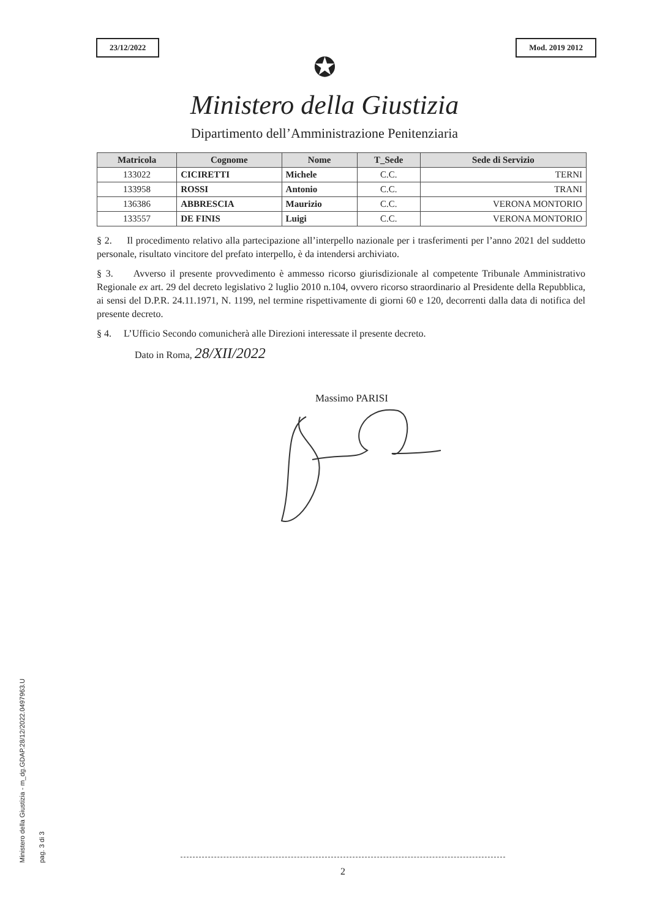Ministero della Giustizia - m_dg.GDAP.28/12/2022.0497963.U
pag. 3 di 3
23/12/2022 Mod. 2019 2012
✪
Ministero della Giustizia
Dipartimento dell’Amministrazione Penitenziaria
| Matricola | Cognome | Nome | T_Sede | Sede di Servizio |
| --- | --- | --- | --- | --- |
| 133022 | CICIRETTI | Michele | C.C. | TERNI |
| 133958 | ROSSI | Antonio | C.C. | TRANI |
| 136386 | ABBRESCIA | Maurizio | C.C. | VERONA MONTORIO |
| 133557 | DE FINIS | Luigi | C.C. | VERONA MONTORIO |
§ 2. Il procedimento relativo alla partecipazione all’interpello nazionale per i trasferimenti per l’anno 2021 del suddetto personale, risultato vincitore del prefato interpello, è da intendersi archiviato.
§ 3. Avverso il presente provvedimento è ammesso ricorso giurisdizionale al competente Tribunale Amministrativo Regionale ex art. 29 del decreto legislativo 2 luglio 2010 n.104, ovvero ricorso straordinario al Presidente della Repubblica, ai sensi del D.P.R. 24.11.1971, N. 1199, nel termine rispettivamente di giorni 60 e 120, decorrenti dalla data di notifica del presente decreto.
§ 4. L’Ufficio Secondo comunicherà alle Direzioni interessate il presente decreto.
Dato in Roma, 28/XII/2022
Massimo PARISI
2